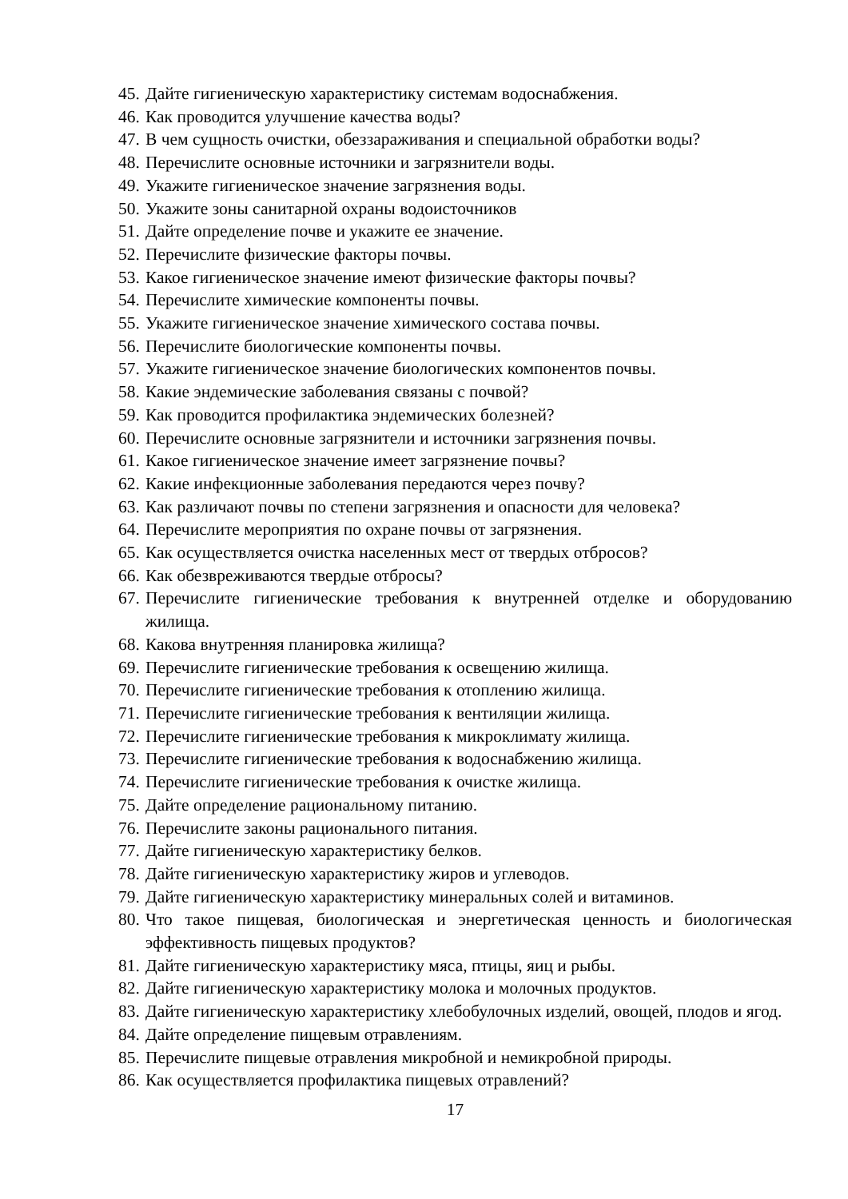45. Дайте гигиеническую характеристику системам водоснабжения.
46. Как проводится улучшение качества воды?
47. В чем сущность очистки, обеззараживания и специальной обработки воды?
48. Перечислите основные источники и загрязнители воды.
49. Укажите гигиеническое значение загрязнения воды.
50. Укажите зоны санитарной охраны водоисточников
51. Дайте определение почве и укажите ее значение.
52. Перечислите физические факторы почвы.
53. Какое гигиеническое значение имеют физические факторы почвы?
54. Перечислите химические компоненты почвы.
55. Укажите гигиеническое значение химического состава почвы.
56. Перечислите биологические компоненты почвы.
57. Укажите гигиеническое значение биологических компонентов почвы.
58. Какие эндемические заболевания связаны с почвой?
59. Как проводится профилактика эндемических болезней?
60. Перечислите основные загрязнители и источники загрязнения почвы.
61. Какое гигиеническое значение имеет загрязнение почвы?
62. Какие инфекционные заболевания передаются через почву?
63. Как различают почвы по степени загрязнения и опасности для человека?
64. Перечислите мероприятия по охране почвы от загрязнения.
65. Как осуществляется очистка населенных мест от твердых отбросов?
66. Как обезвреживаются твердые отбросы?
67. Перечислите гигиенические требования к внутренней отделке и оборудованию жилища.
68. Какова внутренняя планировка жилища?
69. Перечислите гигиенические требования к освещению жилища.
70. Перечислите гигиенические требования к отоплению жилища.
71. Перечислите гигиенические требования к вентиляции жилища.
72. Перечислите гигиенические требования к микроклимату жилища.
73. Перечислите гигиенические требования к водоснабжению жилища.
74. Перечислите гигиенические требования к очистке жилища.
75. Дайте определение рациональному питанию.
76. Перечислите законы рационального питания.
77. Дайте гигиеническую характеристику белков.
78. Дайте гигиеническую характеристику жиров и углеводов.
79. Дайте гигиеническую характеристику минеральных солей и витаминов.
80. Что такое пищевая, биологическая и энергетическая ценность и биологическая эффективность пищевых продуктов?
81. Дайте гигиеническую характеристику мяса, птицы, яиц и рыбы.
82. Дайте гигиеническую характеристику молока и молочных продуктов.
83. Дайте гигиеническую характеристику хлебобулочных изделий, овощей, плодов и ягод.
84. Дайте определение пищевым отравлениям.
85. Перечислите пищевые отравления микробной и немикробной природы.
86. Как осуществляется профилактика пищевых отравлений?
17